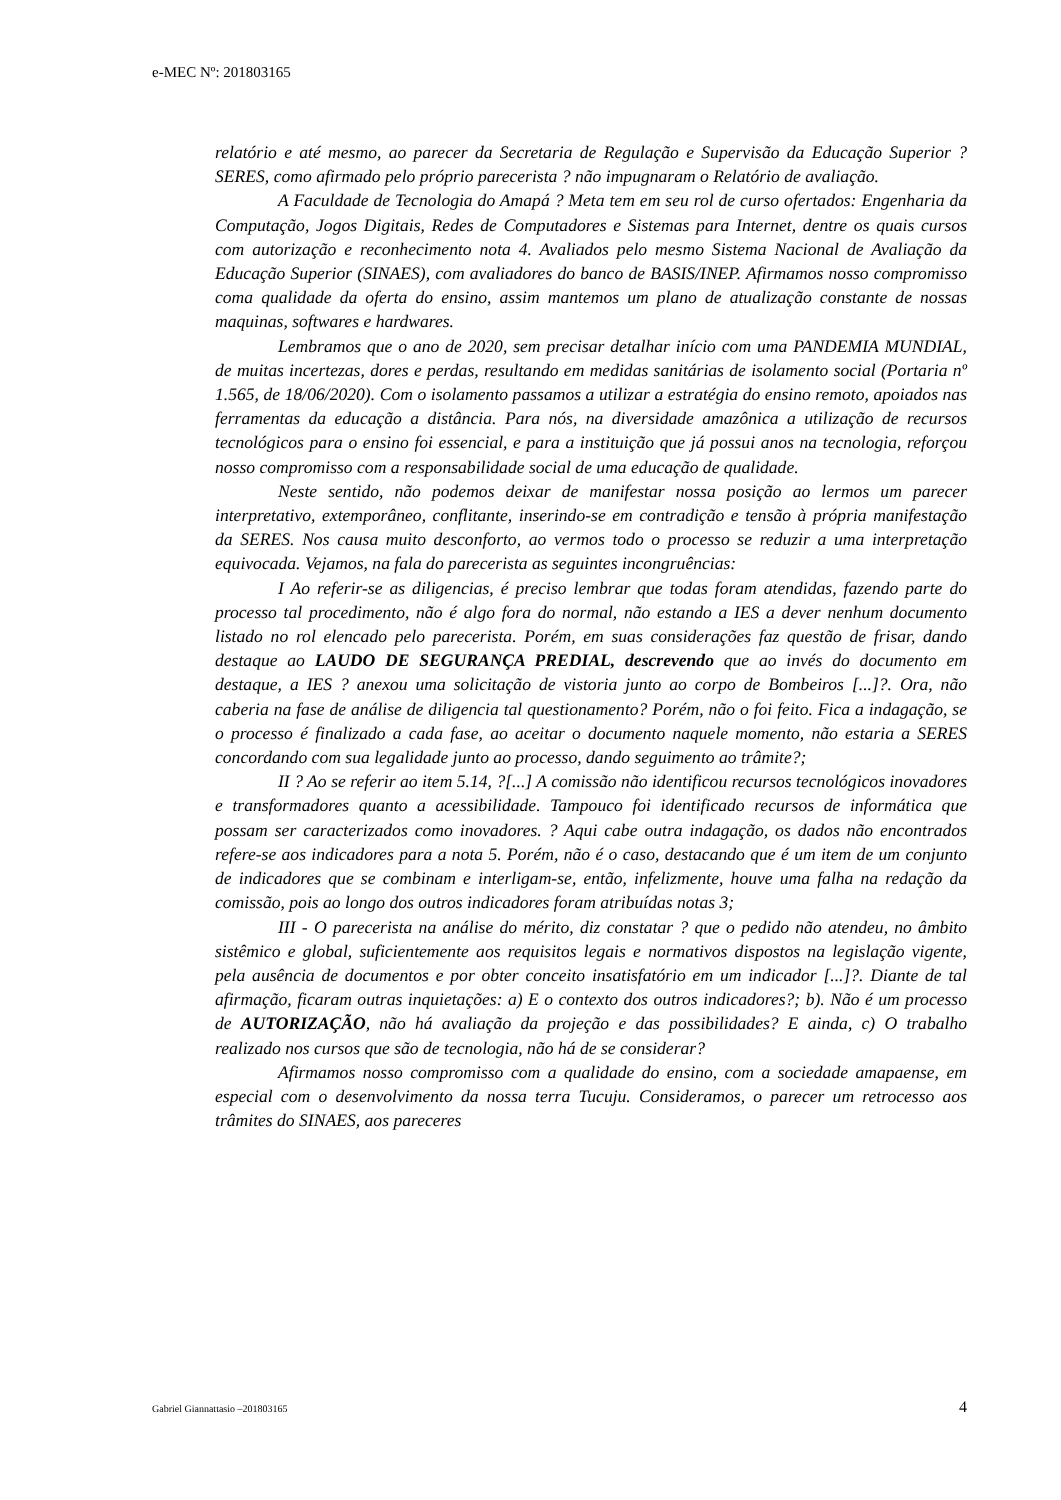e-MEC Nº: 201803165
relatório e até mesmo, ao parecer da Secretaria de Regulação e Supervisão da Educação Superior ?SERES, como afirmado pelo próprio parecerista ? não impugnaram o Relatório de avaliação.
A Faculdade de Tecnologia do Amapá ? Meta tem em seu rol de curso ofertados: Engenharia da Computação, Jogos Digitais, Redes de Computadores e Sistemas para Internet, dentre os quais cursos com autorização e reconhecimento nota 4. Avaliados pelo mesmo Sistema Nacional de Avaliação da Educação Superior (SINAES), com avaliadores do banco de BASIS/INEP. Afirmamos nosso compromisso coma qualidade da oferta do ensino, assim mantemos um plano de atualização constante de nossas maquinas, softwares e hardwares.
Lembramos que o ano de 2020, sem precisar detalhar início com uma PANDEMIA MUNDIAL, de muitas incertezas, dores e perdas, resultando em medidas sanitárias de isolamento social (Portaria nº 1.565, de 18/06/2020). Com o isolamento passamos a utilizar a estratégia do ensino remoto, apoiados nas ferramentas da educação a distância. Para nós, na diversidade amazônica a utilização de recursos tecnológicos para o ensino foi essencial, e para a instituição que já possui anos na tecnologia, reforçou nosso compromisso com a responsabilidade social de uma educação de qualidade.
Neste sentido, não podemos deixar de manifestar nossa posição ao lermos um parecer interpretativo, extemporâneo, conflitante, inserindo-se em contradição e tensão à própria manifestação da SERES. Nos causa muito desconforto, ao vermos todo o processo se reduzir a uma interpretação equivocada. Vejamos, na fala do parecerista as seguintes incongruências:
I Ao referir-se as diligencias, é preciso lembrar que todas foram atendidas, fazendo parte do processo tal procedimento, não é algo fora do normal, não estando a IES a dever nenhum documento listado no rol elencado pelo parecerista. Porém, em suas considerações faz questão de frisar, dando destaque ao LAUDO DE SEGURANÇA PREDIAL, descrevendo que ao invés do documento em destaque, a IES ? anexou uma solicitação de vistoria junto ao corpo de Bombeiros [...]?. Ora, não caberia na fase de análise de diligencia tal questionamento? Porém, não o foi feito. Fica a indagação, se o processo é finalizado a cada fase, ao aceitar o documento naquele momento, não estaria a SERES concordando com sua legalidade junto ao processo, dando seguimento ao trâmite?;
II ? Ao se referir ao item 5.14, ?[...] A comissão não identificou recursos tecnológicos inovadores e transformadores quanto a acessibilidade. Tampouco foi identificado recursos de informática que possam ser caracterizados como inovadores. ? Aqui cabe outra indagação, os dados não encontrados refere-se aos indicadores para a nota 5. Porém, não é o caso, destacando que é um item de um conjunto de indicadores que se combinam e interligam-se, então, infelizmente, houve uma falha na redação da comissão, pois ao longo dos outros indicadores foram atribuídas notas 3;
III - O parecerista na análise do mérito, diz constatar ? que o pedido não atendeu, no âmbito sistêmico e global, suficientemente aos requisitos legais e normativos dispostos na legislação vigente, pela ausência de documentos e por obter conceito insatisfatório em um indicador [...]?. Diante de tal afirmação, ficaram outras inquietações: a) E o contexto dos outros indicadores?; b). Não é um processo de AUTORIZAÇÃO, não há avaliação da projeção e das possibilidades? E ainda, c) O trabalho realizado nos cursos que são de tecnologia, não há de se considerar?
Afirmamos nosso compromisso com a qualidade do ensino, com a sociedade amapaense, em especial com o desenvolvimento da nossa terra Tucuju. Consideramos, o parecer um retrocesso aos trâmites do SINAES, aos pareceres
Gabriel Giannattasio –201803165 4